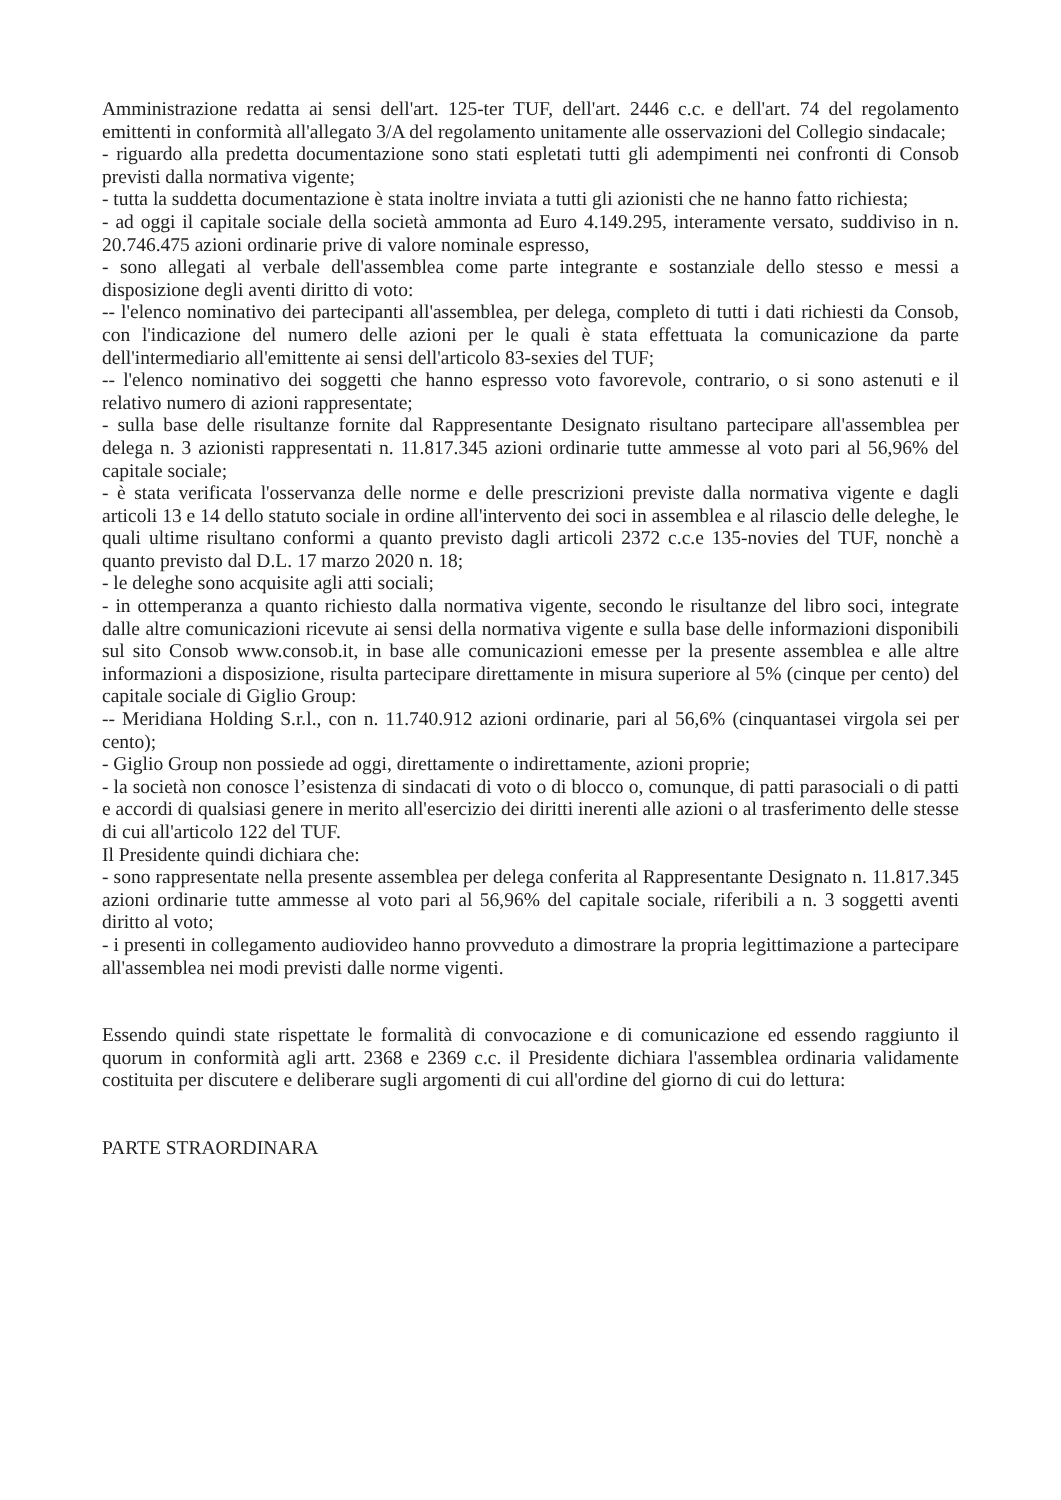Amministrazione redatta ai sensi dell'art. 125-ter TUF, dell'art. 2446 c.c. e dell'art. 74 del regolamento emittenti in conformità all'allegato 3/A del regolamento unitamente alle osservazioni del Collegio sindacale;
- riguardo alla predetta documentazione sono stati espletati tutti gli adempimenti nei confronti di Consob previsti dalla normativa vigente;
- tutta la suddetta documentazione è stata inoltre inviata a tutti gli azionisti che ne hanno fatto richiesta;
- ad oggi il capitale sociale della società ammonta ad Euro 4.149.295, interamente versato, suddiviso in n. 20.746.475 azioni ordinarie prive di valore nominale espresso,
- sono allegati al verbale dell'assemblea come parte integrante e sostanziale dello stesso e messi a disposizione degli aventi diritto di voto:
-- l'elenco nominativo dei partecipanti all'assemblea, per delega, completo di tutti i dati richiesti da Consob, con l'indicazione del numero delle azioni per le quali è stata effettuata la comunicazione da parte dell'intermediario all'emittente ai sensi dell'articolo 83-sexies del TUF;
-- l'elenco nominativo dei soggetti che hanno espresso voto favorevole, contrario, o si sono astenuti e il relativo numero di azioni rappresentate;
- sulla base delle risultanze fornite dal Rappresentante Designato risultano partecipare all'assemblea per delega n. 3 azionisti rappresentati n. 11.817.345 azioni ordinarie tutte ammesse al voto pari al 56,96% del capitale sociale;
- è stata verificata l'osservanza delle norme e delle prescrizioni previste dalla normativa vigente e dagli articoli 13 e 14 dello statuto sociale in ordine all'intervento dei soci in assemblea e al rilascio delle deleghe, le quali ultime risultano conformi a quanto previsto dagli articoli 2372 c.c.e 135-novies del TUF, nonchè a quanto previsto dal D.L. 17 marzo 2020 n. 18;
- le deleghe sono acquisite agli atti sociali;
- in ottemperanza a quanto richiesto dalla normativa vigente, secondo le risultanze del libro soci, integrate dalle altre comunicazioni ricevute ai sensi della normativa vigente e sulla base delle informazioni disponibili sul sito Consob www.consob.it, in base alle comunicazioni emesse per la presente assemblea e alle altre informazioni a disposizione, risulta partecipare direttamente in misura superiore al 5% (cinque per cento) del capitale sociale di Giglio Group:
-- Meridiana Holding S.r.l., con n. 11.740.912 azioni ordinarie, pari al 56,6% (cinquantasei virgola sei per cento);
- Giglio Group non possiede ad oggi, direttamente o indirettamente, azioni proprie;
- la società non conosce l’esistenza di sindacati di voto o di blocco o, comunque, di patti parasociali o di patti e accordi di qualsiasi genere in merito all'esercizio dei diritti inerenti alle azioni o al trasferimento delle stesse di cui all'articolo 122 del TUF.
Il Presidente quindi dichiara che:
- sono rappresentate nella presente assemblea per delega conferita al Rappresentante Designato n. 11.817.345 azioni ordinarie tutte ammesse al voto pari al 56,96% del capitale sociale, riferibili a n. 3 soggetti aventi diritto al voto;
- i presenti in collegamento audiovideo hanno provveduto a dimostrare la propria legittimazione a partecipare all'assemblea nei modi previsti dalle norme vigenti.
Essendo quindi state rispettate le formalità di convocazione e di comunicazione ed essendo raggiunto il quorum in conformità agli artt. 2368 e 2369 c.c. il Presidente dichiara l'assemblea ordinaria validamente costituita per discutere e deliberare sugli argomenti di cui all'ordine del giorno di cui do lettura:
PARTE STRAORDINARA